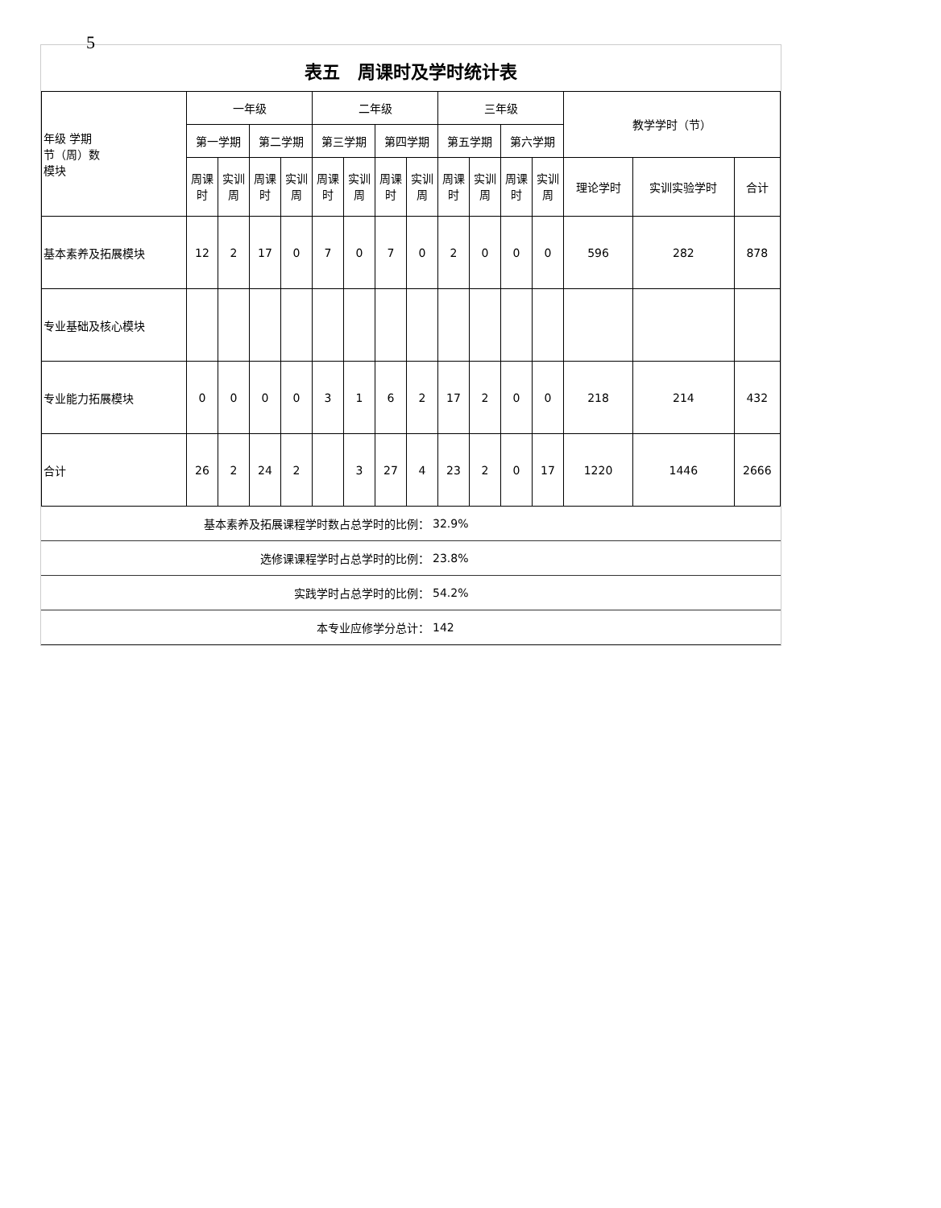5
表五　周课时及学时统计表
| 年级 学期 节（周）数 模块 | 一年级 | | | | 二年级 | | | | 三年级 | | | | 教学学时（节） | | |
| --- | --- | --- | --- | --- | --- | --- | --- | --- | --- | --- | --- | --- | --- | --- | --- |
| | 第一学期 | | 第二学期 | | 第三学期 | | 第四学期 | | 第五学期 | | 第六学期 | | | | |
| | 周课时 | 实训周 | 周课时 | 实训周 | 周课时 | 实训周 | 周课时 | 实训周 | 周课时 | 实训周 | 周课时 | 实训周 | 理论学时 | 实训实验学时 | 合计 |
| 基本素养及拓展模块 | 12 | 2 | 17 | 0 | 7 | 0 | 7 | 0 | 2 | 0 | 0 | 0 | 596 | 282 | 878 |
| 专业基础及核心模块 | | | | | | | | | | | | | | | |
| 专业能力拓展模块 | 0 | 0 | 0 | 0 | 3 | 1 | 6 | 2 | 17 | 2 | 0 | 0 | 218 | 214 | 432 |
| 合计 | 26 | 2 | 24 | 2 | | 3 | 27 | 4 | 23 | 2 | 0 | 17 | 1220 | 1446 | 2666 |
| 基本素养及拓展课程学时数占总学时的比例： | 32.9% |
| 选修课课程学时占总学时的比例： | 23.8% |
| 实践学时占总学时的比例： | 54.2% |
| 本专业应修学分总计： | 142 |